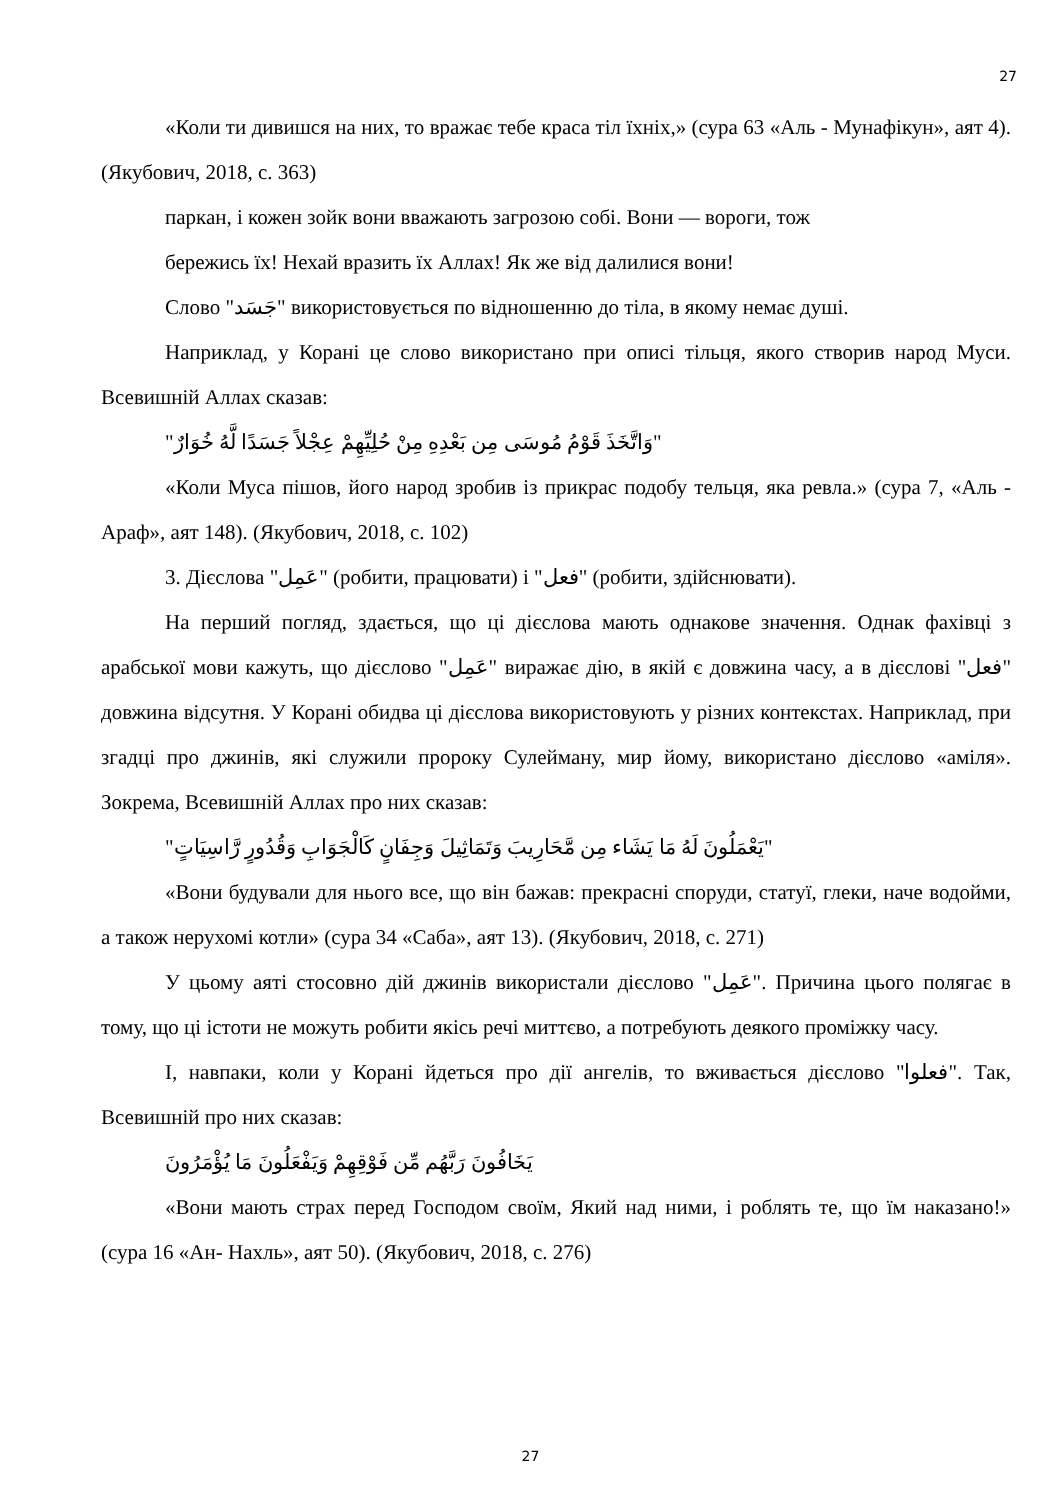27
«Коли ти дивишся на них, то вражає тебе краса тіл їхніх,» (сура 63 «Аль - Мунафікун», аят 4). (Якубович, 2018, с. 363)
паркан, і кожен зойк вони вважають загрозою собі. Вони — вороги, тож
бережись їх! Нехай вразить їх Аллах! Як же від далилися вони!
Слово "جَسَد" використовується по відношенню до тіла, в якому немає душі.
Наприклад, у Корані це слово використано при описі тільця, якого створив народ Муси. Всевишній Аллах сказав:
"وَاتَّخَذَ قَوْمُ مُوسَى مِن بَعْدِهِ مِنْ حُلِيِّهِمْ عِجْلاً جَسَدًا لَّهُ خُوَارٌ"
«Коли Муса пішов, його народ зробив із прикрас подобу тельця, яка ревла.» (сура 7, «Аль - Араф», аят 148). (Якубович, 2018, с. 102)
3. Дієслова "عَمِل" (робити, працювати) і "فعل" (робити, здійснювати).
На перший погляд, здається, що ці дієслова мають однакове значення. Однак фахівці з арабської мови кажуть, що дієслово "عَمِل" виражає дію, в якій є довжина часу, а в дієслові "فعل" довжина відсутня. У Корані обидва ці дієслова використовують у різних контекстах. Наприклад, при згадці про джинів, які служили пророку Сулейману, мир йому, використано дієслово «аміля». Зокрема, Всевишній Аллах про них сказав:
"يَعْمَلُونَ لَهُ مَا يَشَاء مِن مَّحَارِيبَ وَتَمَاثِيلَ وَجِفَانٍ كَالْجَوَابِ وَقُدُورٍ رَّاسِيَاتٍ"
«Вони будували для нього все, що він бажав: прекрасні споруди, статуї, глеки, наче водойми, а також нерухомі котли» (сура 34 «Саба», аят 13). (Якубович, 2018, с. 271)
У цьому аяті стосовно дій джинів використали дієслово "عَمِل". Причина цього полягає в тому, що ці істоти не можуть робити якісь речі миттєво, а потребують деякого проміжку часу.
І, навпаки, коли у Корані йдеться про дії ангелів, то вживається дієслово "فعلوا". Так, Всевишній про них сказав:
يَخَافُونَ رَبَّهُم مِّن فَوْقِهِمْ وَيَفْعَلُونَ مَا يُؤْمَرُونَ
«Вони мають страх перед Господом своїм, Який над ними, і роблять те, що їм наказано!» (сура 16 «Ан- Нахль», аят 50). (Якубович, 2018, с. 276)
27